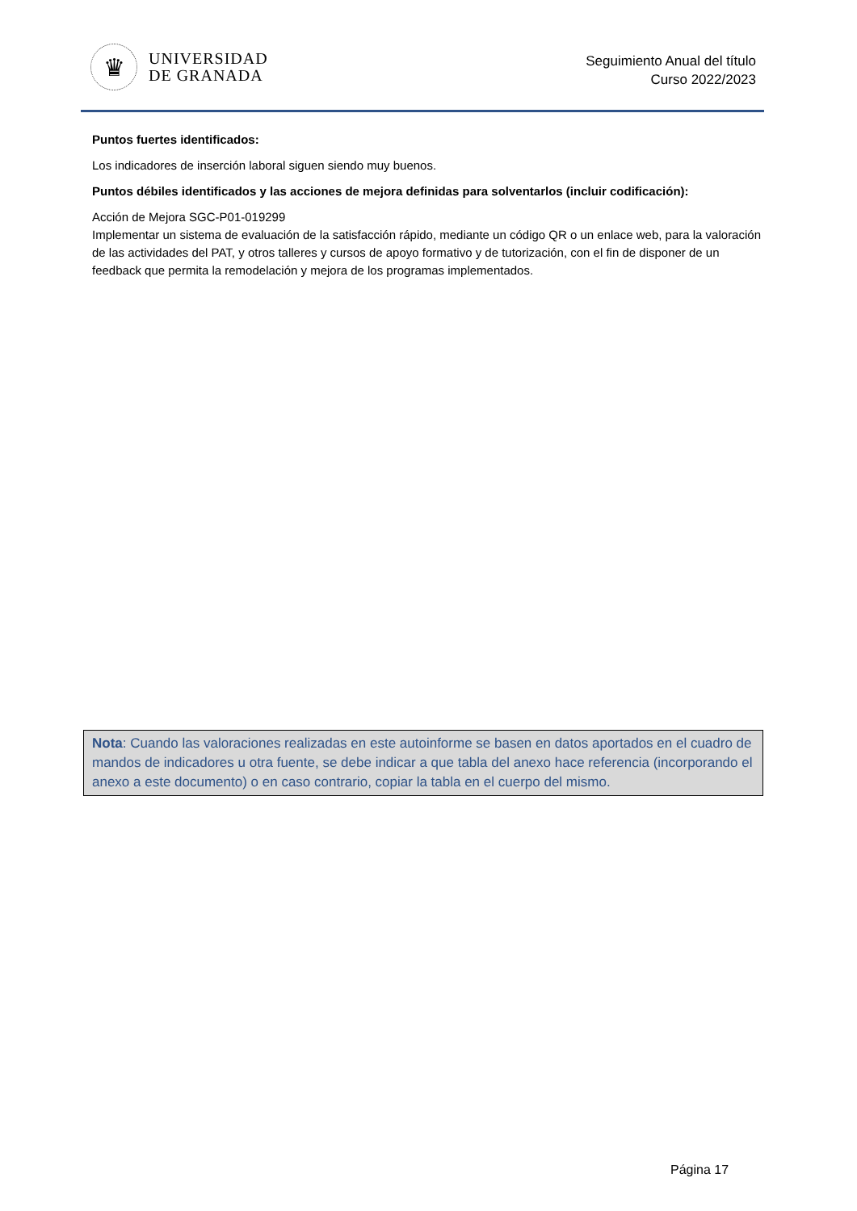♛
UNIVERSIDAD
DE GRANADA
Seguimiento Anual del título
Curso 2022/2023
Puntos fuertes identificados:
Los indicadores de inserción laboral siguen siendo muy buenos.
Puntos débiles identificados y las acciones de mejora definidas para solventarlos (incluir codificación):
Acción de Mejora SGC-P01-019299
Implementar un sistema de evaluación de la satisfacción rápido, mediante un código QR o un enlace web, para la valoración de las actividades del PAT, y otros talleres y cursos de apoyo formativo y de tutorización, con el fin de disponer de un feedback que permita la remodelación y mejora de los programas implementados.
Nota: Cuando las valoraciones realizadas en este autoinforme se basen en datos aportados en el cuadro de mandos de indicadores u otra fuente, se debe indicar a que tabla del anexo hace referencia (incorporando el anexo a este documento) o en caso contrario, copiar la tabla en el cuerpo del mismo.
Página 17